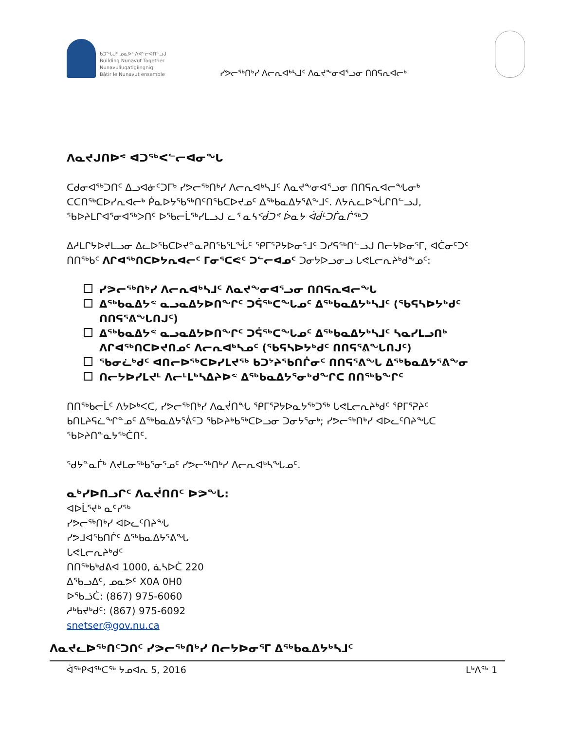ᑲᑐᖕᒐᒍᑦ ᓄᓇᕗᑦ ᐱᕙᓪᓕᐊᑎᓪᓗᒍ
Building Nunavut Together
Nunavuliuqatigiingniq
Bâtir le Nunavut ensemble
ᓯᕗᓕᖅᑎᒃᓯ ᐱᓕᕆᐊᒃᓴᒧᑦ ᐱᓇᔪᖕᓂᐊᕐᓗᓂ ᑎᑎᕋᕆᐊᓕᒃ
ᐱᓇᔪᒍᑎᐅᕝ ᐊᑐᖅᐸᓪᓕᐊᓂᖓ
ᑕᑯᓂᐊᖅᑐᑎᑦ ᐃᓗᐊᓃᑦᑐᒥᒃ ᓯᕗᓕᖅᑎᒃᓯ ᐱᓕᕆᐊᒃᓴᒧᑦ ᐱᓇᔪᖕᓂᐊᕐᓗᓂ ᑎᑎᕋᕆᐊᓕᖓᓂᒃ ᑕᑕᑎᖅᑕᐅᓯᕆᐊᓕᒃ ᑮᓇᐅᔭᖃᖅᑎᑦᑎᖃᑕᐅᔪᓄᑦ ᐃᖅᑲᓇᐃᔭᕐᕕᖕᒧᑦ. ᐱᔭᕇᓚᐅᖔᒋᑎᓪᓗᒍ, ᖃᐅᔨᒪᒋᐊᕐᓂᐊᖅᐳᑎᑦ ᐅᖃᓕᒫᖅᓯᒪᓗᒍ ᓚᕐ ᓇᓴᑉᑰᑐᕝ ᐆᓇᔭ ᐋᑰᒻᑐᒦᓇᒌᖅᑐ
ᐃᓱᒪᒋᔭᐅᔪᒪᓗᓂ ᐃᓚᐅᖃᑕᐅᔪᓐᓇᕈᑎᖃᕐᒪᖔᑦ ᕿᒥᕐᕈᔭᐅᓂᕐᒧᑦ ᑐᓯᕋᖅᑎᓪᓗᒍ ᑎᓕᔭᐅᓂᕐᒥ, ᐊᑖᓂᑦᑐᑦ ᑎᑎᖅᑲᑦ ᐱᒋᐊᖅᑎᑕᐅᔭᕆᐊᓕᑦ ᒥᓂᕐᑕᕙᑦ ᑐᓪᓕᐊᓄᑦ ᑐᓂᔭᐅᓗᓂᓗ ᒐᕙᒪᓕᕆᔨᒃᑯᖕᓄᑦ:
ᓯᕗᓕᖅᑎᒃᓯ ᐱᓕᕆᐊᒃᓴᒧᑦ ᐱᓇᔪᖕᓂᐊᕐᓗᓂ ᑎᑎᕋᕆᐊᓕᖓ
ᐃᖅᑲᓇᐃᔭᕝ ᓇᓗᓇᐃᔭᐅᑎᖏᑦ ᑐᕌᖅᑕᖓᓄᑦ ᐃᖅᑲᓇᐃᔭᒃᓴᒧᑦ (ᖃᕋᓴᐅᔭᒃᑯᑦ ᑎᑎᕋᕐᕕᖓᑎᒍᑦ)
ᐃᖅᑲᓇᐃᔭᕝ ᓇᓗᓇᐃᔭᐅᑎᖏᑦ ᑐᕌᖅᑕᖓᓄᑦ ᐃᖅᑲᓇᐃᔭᒃᓴᒧᑦ ᓴᓇᓯᒪᓗᑎᒃ ᐱᒋᐊᖅᑎᑕᐅᔪᑎᓄᑦ ᐱᓕᕆᐊᒃᓴᓄᑦ (ᖃᕋᓴᐅᔭᒃᑯᑦ ᑎᑎᕋᕐᕕᖓᑎᒍᑦ)
ᖃᓂᓛᒃᑯᑦ ᐊᑎᓕᐅᖅᑕᐅᓯᒪᔪᖅ ᑲᑐᔾᔨᖃᑎᒌᓂᑦ ᑎᑎᕋᕐᕕᖓ ᐃᖅᑲᓇᐃᔭᕐᕕᖕᓂ
ᑎᓕᔭᐅᓯᒪᔪᒻ ᐱᓕᒻᒪᒃᓴᐃᔨᐅᕝ ᐃᖅᑲᓇᐃᔭᕐᓂᒃᑯᖏᑕ ᑎᑎᖅᑲᖏᑦ
ᑎᑎᖅᑲᓕᒫᑦ ᐱᔭᐅᒃᐸᑕ, ᓯᕗᓕᖅᑎᒃᓯ ᐱᓇᔫᑎᖓ ᕿᒥᕐᕈᔭᐅᓇᔭᖅᑐᖅ ᒐᕙᒪᓕᕆᔨᒃᑯᑦ ᕿᒥᕐᕈᔨᑦ ᑲᑎᒪᔨᕋᓛᖏᓐᓄᑦ ᐃᖅᑲᓇᐃᔭᕐᕖᑦᑐ ᖃᐅᔨᒃᑲᖅᑕᐅᓗᓂ ᑐᓂᔭᕐᓂᒃ; ᓯᕗᓕᖅᑎᒃᓯ ᐊᐅᓚᑦᑎᔨᖓᑕ ᖃᐅᔨᑎᓐᓇᔭᖅᑖᑎᑦ.
ᖁᔭᓐᓇᒦᒃ ᐱᔪᒪᓂᖅᑲᕐᓂᕐᓄᑦ ᓯᕗᓕᖅᑎᒃᓯ ᐱᓕᕆᐊᒃᓴᖓᓄᑦ.
ᓇᒃᓯᐅᑎᓗᒋᑦ ᐱᓇᔫᑎᑎᑦ ᐅᕗᖓ:
ᐊᐅᒫᕐᔪᒃ ᓇᑦᓯᖅ
ᓯᕗᓕᖅᑎᒃᓯ ᐊᐅᓚᑦᑎᔨᖓ
ᓯᕗᒧᐊᕐᑲᑎᒌᑦ ᐃᖅᑲᓇᐃᔭᕐᕕᖓ
ᒐᕙᒪᓕᕆᔨᒃᑯᑦ
ᑎᑎᖅᑲᒃᑯᕕᐊ 1000, ᓈᓴᐅᑖ 220
ᐃᖃᓗᐃᑦ, ᓄᓇᕗᑦ X0A 0H0
ᐅᖃᓘᑖ: (867) 975-6060
ᓱᒃᑲᔪᒃᑯᑦ: (867) 975-6092
snetser@gov.nu.ca
ᐱᓇᔪᓚᐅᖅᑎᑦᑐᑎᑦ ᓯᕗᓕᖅᑎᒃᓯ ᑎᓕᔭᐅᓂᕐᒥ ᐃᖅᑲᓇᐃᔭᒃᓴᒧᑦ
ᐋᖅᑭᐊᖅᑕᖅ ᔭᓄᐊᕆ 5, 2016 ᒪᒃᐱᖅ 1